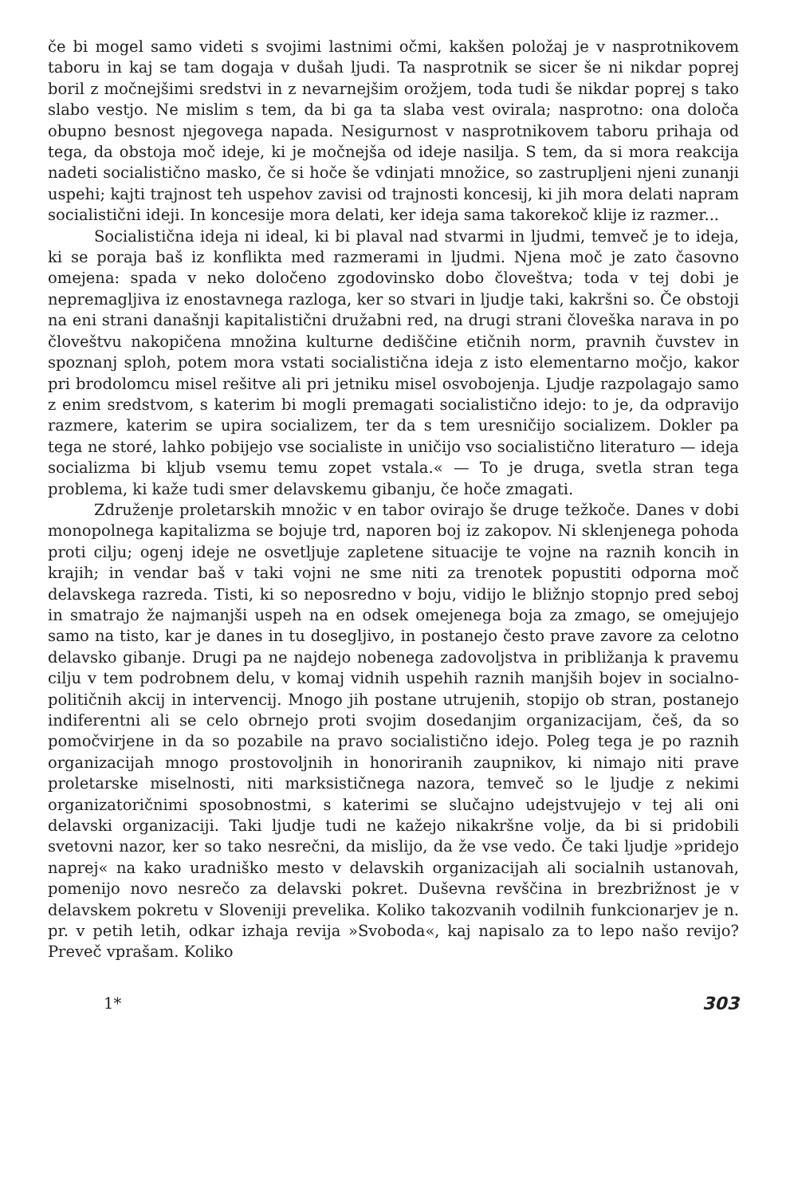če bi mogel samo videti s svojimi lastnimi očmi, kakšen položaj je v nasprotnikovem taboru in kaj se tam dogaja v dušah ljudi. Ta nasprotnik se sicer še ni nikdar poprej boril z močnejšimi sredstvi in z nevarnejšim orožjem, toda tudi še nikdar poprej s tako slabo vestjo. Ne mislim s tem, da bi ga ta slaba vest ovirala; nasprotno: ona določa obupno besnost njegovega napada. Nesigurnost v nasprotnikovem taboru prihaja od tega, da obstoja moč ideje, ki je močnejša od ideje nasilja. S tem, da si mora reakcija nadeti socialistično masko, če si hoče še vdinjati množice, so zastrupljeni njeni zunanji uspehi; kajti trajnost teh uspehov zavisi od trajnosti koncesij, ki jih mora delati napram socialistični ideji. In koncesije mora delati, ker ideja sama takorekoč klije iz razmer...
Socialistična ideja ni ideal, ki bi plaval nad stvarmi in ljudmi, temveč je to ideja, ki se poraja baš iz konflikta med razmerami in ljudmi. Njena moč je zato časovno omejena: spada v neko določeno zgodovinsko dobo človeštva; toda v tej dobi je nepremagljiva iz enostavnega razloga, ker so stvari in ljudje taki, kakršni so. Če obstoji na eni strani današnji kapitalistični družabni red, na drugi strani človeška narava in po človeštvu nakopičena množina kulturne dediščine etičnih norm, pravnih čuvstev in spoznanj sploh, potem mora vstati socialistična ideja z isto elementarno močjo, kakor pri brodolomcu misel rešitve ali pri jetniku misel osvobojenja. Ljudje razpolagajo samo z enim sredstvom, s katerim bi mogli premagati socialistično idejo: to je, da odpravijo razmere, katerim se upira socializem, ter da s tem uresničijo socializem. Dokler pa tega ne storé, lahko pobijejo vse socialiste in uničijo vso socialistično literaturo — ideja socializma bi kljub vsemu temu zopet vstala.« — To je druga, svetla stran tega problema, ki kaže tudi smer delavskemu gibanju, če hoče zmagati.
Združenje proletarskih množic v en tabor ovirajo še druge težkoče. Danes v dobi monopolnega kapitalizma se bojuje trd, naporen boj iz zakopov. Ni sklenjenega pohoda proti cilju; ogenj ideje ne osvetljuje zapletene situacije te vojne na raznih koncih in krajih; in vendar baš v taki vojni ne sme niti za trenotek popustiti odporna moč delavskega razreda. Tisti, ki so neposredno v boju, vidijo le bližnjo stopnjo pred seboj in smatrajo že najmanjši uspeh na en odsek omejenega boja za zmago, se omejujejo samo na tisto, kar je danes in tu dosegljivo, in postanejo često prave zavore za celotno delavsko gibanje. Drugi pa ne najdejo nobenega zadovoljstva in približanja k pravemu cilju v tem podrobnem delu, v komaj vidnih uspehih raznih manjših bojev in socialno-političnih akcij in intervencij. Mnogo jih postane utrujenih, stopijo ob stran, postanejo indiferentni ali se celo obrnejo proti svojim dosedanjim organizacijam, češ, da so pomočvirjene in da so pozabile na pravo socialistično idejo. Poleg tega je po raznih organizacijah mnogo prostovoljnih in honoriranih zaupnikov, ki nimajo niti prave proletarske miselnosti, niti marksističnega nazora, temveč so le ljudje z nekimi organizatoričnimi sposobnostmi, s katerimi se slučajno udejstvujejo v tej ali oni delavski organizaciji. Taki ljudje tudi ne kažejo nikakršne volje, da bi si pridobili svetovni nazor, ker so tako nesrečni, da mislijo, da že vse vedo. Če taki ljudje »pridejo naprej« na kako uradniško mesto v delavskih organizacijah ali socialnih ustanovah, pomenijo novo nesrečo za delavski pokret. Duševna revščina in brezbrižnost je v delavskem pokretu v Sloveniji prevelika. Koliko takozvanih vodilnih funkcionarjev je n. pr. v petih letih, odkar izhaja revija »Svoboda«, kaj napisalo za to lepo našo revijo? Preveč vprašam. Koliko
1* 303